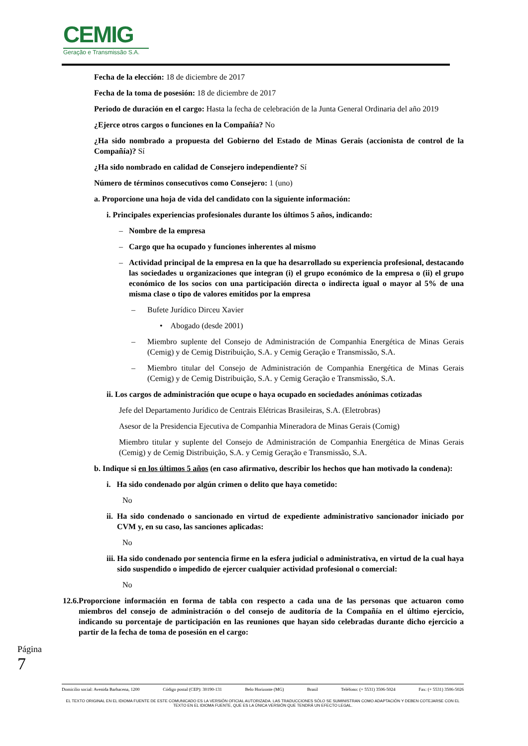CEMIG
Geração e Transmissão S.A.
Fecha de la elección: 18 de diciembre de 2017
Fecha de la toma de posesión: 18 de diciembre de 2017
Periodo de duración en el cargo: Hasta la fecha de celebración de la Junta General Ordinaria del año 2019
¿Ejerce otros cargos o funciones en la Compañía? No
¿Ha sido nombrado a propuesta del Gobierno del Estado de Minas Gerais (accionista de control de la Compañía)? Sí
¿Ha sido nombrado en calidad de Consejero independiente? Sí
Número de términos consecutivos como Consejero: 1 (uno)
a. Proporcione una hoja de vida del candidato con la siguiente información:
i. Principales experiencias profesionales durante los últimos 5 años, indicando:
– Nombre de la empresa
– Cargo que ha ocupado y funciones inherentes al mismo
– Actividad principal de la empresa en la que ha desarrollado su experiencia profesional, destacando las sociedades u organizaciones que integran (i) el grupo económico de la empresa o (ii) el grupo económico de los socios con una participación directa o indirecta igual o mayor al 5% de una misma clase o tipo de valores emitidos por la empresa
– Bufete Jurídico Dirceu Xavier
• Abogado (desde 2001)
– Miembro suplente del Consejo de Administración de Companhia Energética de Minas Gerais (Cemig) y de Cemig Distribuição, S.A. y Cemig Geração e Transmissão, S.A.
– Miembro titular del Consejo de Administración de Companhia Energética de Minas Gerais (Cemig) y de Cemig Distribuição, S.A. y Cemig Geração e Transmissão, S.A.
ii. Los cargos de administración que ocupe o haya ocupado en sociedades anónimas cotizadas
Jefe del Departamento Jurídico de Centrais Elétricas Brasileiras, S.A. (Eletrobras)
Asesor de la Presidencia Ejecutiva de Companhia Mineradora de Minas Gerais (Comig)
Miembro titular y suplente del Consejo de Administración de Companhia Energética de Minas Gerais (Cemig) y de Cemig Distribuição, S.A. y Cemig Geração e Transmissão, S.A.
b. Indique si en los últimos 5 años (en caso afirmativo, describir los hechos que han motivado la condena):
i. Ha sido condenado por algún crimen o delito que haya cometido:
No
ii. Ha sido condenado o sancionado en virtud de expediente administrativo sancionador iniciado por CVM y, en su caso, las sanciones aplicadas:
No
iii. Ha sido condenado por sentencia firme en la esfera judicial o administrativa, en virtud de la cual haya sido suspendido o impedido de ejercer cualquier actividad profesional o comercial:
No
12.6. Proporcione información en forma de tabla con respecto a cada una de las personas que actuaron como miembros del consejo de administración o del consejo de auditoría de la Compañía en el último ejercicio, indicando su porcentaje de participación en las reuniones que hayan sido celebradas durante dicho ejercicio a partir de la fecha de toma de posesión en el cargo:
Página 7
Domicilio social: Avenida Barbacena, 1200 Código postal (CEP): 30190-131 Belo Horizonte (MG) Brasil Teléfono: (+ 5531) 3506-5024 Fax: (+ 5531) 3506-5026
EL TEXTO ORIGINAL EN EL IDIOMA FUENTE DE ESTE COMUNICADO ES LA VERSIÓN OFICIAL AUTORIZADA. LAS TRADUCCIONES SÓLO SE SUMINISTRAN COMO ADAPTACIÓN Y DEBEN COTEJARSE CON EL TEXTO EN EL IDIOMA FUENTE, QUE ES LA ÚNICA VERSIÓN QUE TENDRÁ UN EFECTO LEGAL.